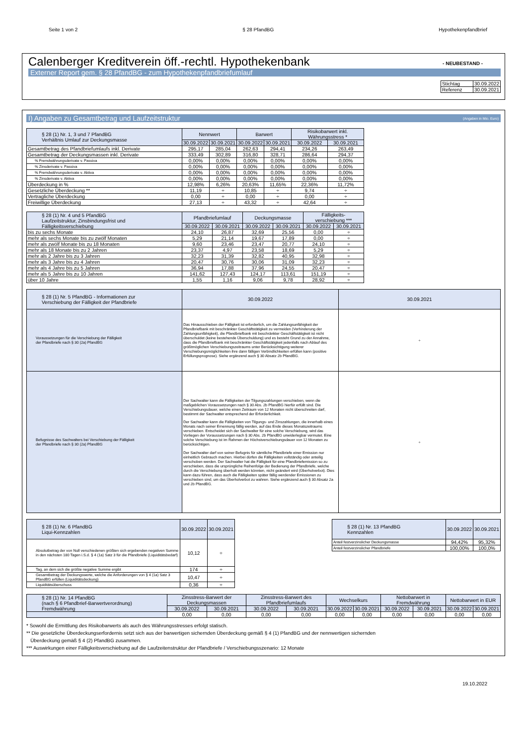Seite 1 von 2 § 28 PfandBG Hypothekenpfandbrief
- NEUBESTAND -
Calenberger Kreditverein öff.-rechtl. Hypothekenbank
Externer Report gem. § 28 PfandBG - zum Hypothekenpfandbriefumlauf
| Stichtag | 30.09.2022 |
| Referenz | 30.09.2021 |
I) Angaben zu Gesamtbetrag und Laufzeitstruktur (Angaben in Mio. Euro)
| § 28 (1) Nr. 1, 3 und 7 PfandBG Verhältnis Umlauf zur Deckungsmasse | Nennwert | | Barwert | | Risikobarwert inkl. Währungsstress * | |
| | 30.09.2022 | 30.09.2021 | 30.09.2022 | 30.09.2021 | 30.09.2022 | 30.09.2021 |
| Gesamtbetrag des Pfandbriefumlaufs inkl. Derivate | 295,17 | 285,04 | 262,63 | 294,41 | 234,26 | 263,49 |
| Gesamtbetrag der Deckungsmassen inkl. Derivate | 333,49 | 302,89 | 316,80 | 328,71 | 286,64 | 294,37 |
| % Fremdwährungsderivate v. Passiva | 0,00% | 0,00% | 0,00% | 0,00% | 0,00% | 0,00% |
| % Zinsderivate v. Passiva | 0,00% | 0,00% | 0,00% | 0,00% | 0,00% | 0,00% |
| % Fremdwährungsderivate v. Aktiva | 0,00% | 0,00% | 0,00% | 0,00% | 0,00% | 0,00% |
| % Zinsderivate v. Aktiva | 0,00% | 0,00% | 0,00% | 0,00% | 0,00% | 0,00% |
| Überdeckung in % | 12,98% | 6,26% | 20,63% | 11,65% | 22,36% | 11,72% |
| Gesetzliche Überdeckung ** | 11,19 | ÷ | 10,85 | ÷ | 9,74 | ÷ |
| Vertragliche Überdeckung | 0,00 | ÷ | 0,00 | ÷ | 0,00 | ÷ |
| Freiwillige Überdeckung | 27,13 | ÷ | 43,32 | ÷ | 42,64 | ÷ |
| § 28 (1) Nr. 4 und 5 PfandBG Laufzeitstruktur, Zinsbindungsfrist und Fälligkeitsverschiebung | Pfandbriefumlauf | | Deckungsmasse | | Fälligkeits- verschiebung *** | |
| | 30.09.2022 | 30.09.2021 | 30.09.2022 | 30.09.2021 | 30.09.2022 | 30.09.2021 |
| bis zu sechs Monate | 24,10 | 26,87 | 32,69 | 25,56 | 0,00 | ÷ |
| mehr als sechs Monate bis zu zwölf Monaten | 5,29 | 21,14 | 19,67 | 17,89 | 0,00 | ÷ |
| mehr als zwölf Monate bis zu 18 Monaten | 9,60 | 23,46 | 23,47 | 20,77 | 24,10 | ÷ |
| mehr als 18 Monate bis zu 2 Jahren | 23,37 | 4,97 | 23,58 | 18,69 | 5,29 | ÷ |
| mehr als 2 Jahre bis zu 3 Jahren | 32,23 | 31,39 | 32,82 | 40,95 | 32,98 | ÷ |
| mehr als 3 Jahre bis zu 4 Jahren | 20,47 | 30,76 | 30,06 | 31,09 | 32,23 | ÷ |
| mehr als 4 Jahre bis zu 5 Jahren | 36,94 | 17,88 | 37,96 | 24,55 | 20,47 | ÷ |
| mehr als 5 Jahre bis zu 10 Jahren | 141,62 | 127,43 | 124,17 | 113,61 | 151,19 | ÷ |
| über 10 Jahre | 1,55 | 1,16 | 9,06 | 9,78 | 28,92 | ÷ |
| § 28 (1) Nr. 5 PfandBG - Informationen zur Verschiebung der Fälligkeit der Pfandbriefe | 30.09.2022 | 30.09.2021 |
| Voraussetzungen für die Verschiebung der Fälligkeit der Pfandbriefe nach § 30 (2a) PfandBG | Das Hinausschieben der Fälligkeit ist erforderlich, um die Zahlungsunfähigkeit der Pfandbriefbank mit beschränkter Geschäftstätigkeit zu vermeiden (Verhinderung der Zahlungsunfähigkeit), die Pfandbriefbank mit beschränkter Geschäftstätigkeit ist nicht überschuldet (keine bestehende Überschuldung) und es besteht Grund zu der Annahme, dass die Pfandbriefbank mit beschränkter Geschäftstätigkeit jedenfalls nach Ablauf des größtmöglichen Verschiebungszeitraums unter Berücksichtigung weiterer Verschiebungsmöglichkeiten ihre dann fälligen Verbindlichkeiten erfüllen kann (positive Erfüllungsprognose). Siehe ergänzend auch § 30 Absatz 2b PfandBG. | ÷ |
| Befugnisse des Sachwalters bei Verschiebung der Fälligkeit der Pfandbriefe nach § 30 (2a) PfandBG | Der Sachwalter kann die Fälligkeiten der Tilgungszahlungen verschieben, wenn die maßgeblichen Voraussetzungen nach § 30 Abs. 2b PfandBG hierfür erfüllt sind. Die Verschiebungsdauer, welche einen Zeitraum von 12 Monaten nicht überschreiten darf, bestimmt der Sachwalter entsprechend der Erforderlichkeit. Der Sachwalter kann die Fälligkeiten von Tilgungs- und Zinszahlungen, die innerhalb eines Monats nach seiner Ernennung fällig werden, auf das Ende dieses Monatszeitraums verschieben. Entscheidet sich der Sachwalter für eine solche Verschiebung, wird das Vorliegen der Voraussetzungen nach § 30 Abs. 2b PfandBG unwiderlegbar vermutet. Eine solche Verschiebung ist im Rahmen der Höchstverschiebungsdauer von 12 Monaten zu berücksichtigen. Der Sachwalter darf von seiner Befugnis für sämtliche Pfandbriefe einer Emission nur einheitlich Gebrauch machen. Hierbei dürfen die Fälligkeiten vollständig oder anteilig verschoben werden. Der Sachwalter hat die Fälligkeit für eine Pfandbriefemission so zu verschieben, dass die ursprüngliche Reihenfolge der Bedienung der Pfandbriefe, welche durch die Verschiebung überholt werden könnten, nicht geändert wird (Überholverbot). Dies kann dazu führen, dass auch die Fälligkeiten später fällig werdender Emissionen zu verschieben sind, um das Überholverbot zu wahren. Siehe ergänzend auch § 30 Absatz 2a und 2b PfandBG. | ÷ |
| § 28 (1) Nr. 6 PfandBG Liqui-Kennzahlen | 30.09.2022 | 30.09.2021 |
| Absolutbetrag der von Null verschiedenen größten sich ergebenden negativen Summe in den nächsten 180 Tagen i.S.d. § 4 (1a) Satz 3 für die Pfandbriefe (Liquiditätsbedarf) | 10,12 | ÷ |
| Tag, an dem sich die größte negative Summe ergibt | 174 | ÷ |
| Gesamtbetrag der Deckungswerte, welche die Anforderungen von § 4 (1a) Satz 3 PfandBG erfüllen (Liquiditätsdeckung) | 10,47 | ÷ |
| Liquiditätsüberschuss | 0,36 | ÷ |
| § 28 (1) Nr. 13 PfandBG Kennzahlen | 30.09.2022 | 30.09.2021 |
| Anteil festverzinslicher Deckungsmasse | 94,42% | 95,32% |
| Anteil festverzinslicher Pfandbriefe | 100,00% | 100,0% |
| § 28 (1) Nr. 14 PfandBG (nach § 6 Pfandbrief-Barwertverordnung) Fremdwährung | Zinsstress-Barwert der Deckungsmassen | | Zinsstress-Barwert des Pfandbriefumlaufs | | Wechselkurs | | Nettobarwert in Fremdwährung | | Nettobarwert in EUR | |
| | 30.09.2022 | 30.09.2021 | 30.09.2022 | 30.09.2021 | 30.09.2022 | 30.09.2021 | 30.09.2022 | 30.09.2021 | 30.09.2022 | 30.09.2021 |
| | 0,00 | 0,00 | 0,00 | 0,00 | 0,00 | 0,00 | 0,00 | 0,00 | 0,00 | 0,00 |
* Sowohl die Ermittlung des Risikobarwerts als auch des Währungsstresses erfolgt statisch.
** Die gesetzliche Überdeckungserfordernis setzt sich aus der barwertigen sichernden Überdeckung gemäß § 4 (1) PfandBG und der nennwertigen sichernden
Überdeckung gemäß § 4 (2) PfandBG zusammen.
*** Auswirkungen einer Fälligkeitsverschiebung auf die Laufzeitenstruktur der Pfandbriefe / Verschiebungsszenario: 12 Monate
19.10.2022